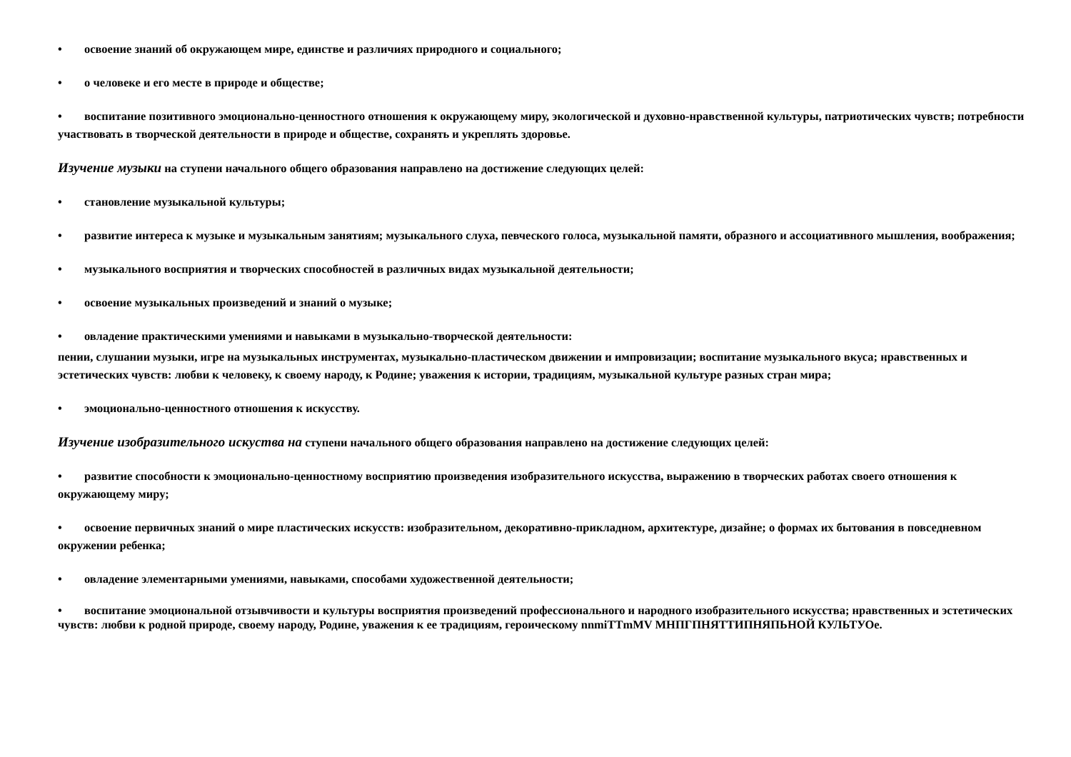• освоение знаний об окружающем мире, единстве и различиях природного и социального;
• о человеке и его месте в природе и обществе;
• воспитание позитивного эмоционально-ценностного отношения к окружающему миру, экологической и духовно-нравственной культуры, патриотических чувств; потребности участвовать в творческой деятельности в природе и обществе, сохранять и укреплять здоровье.
Изучение музыки на ступени начального общего образования направлено на достижение следующих целей:
• становление музыкальной культуры;
• развитие интереса к музыке и музыкальным занятиям; музыкального слуха, певческого голоса, музыкальной памяти, образного и ассоциативного мышления, воображения;
• музыкального восприятия и творческих способностей в различных видах музыкальной деятельности;
• освоение музыкальных произведений и знаний о музыке;
• овладение практическими умениями и навыками в музыкально-творческой деятельности:
пении, слушании музыки, игре на музыкальных инструментах, музыкально-пластическом движении и импровизации; воспитание музыкального вкуса; нравственных и эстетических чувств: любви к человеку, к своему народу, к Родине; уважения к истории, традициям, музыкальной культуре разных стран мира;
• эмоционально-ценностного отношения к искусству.
Изучение изобразительного искуства на ступени начального общего образования направлено на достижение следующих целей:
• развитие способности к эмоционально-ценностному восприятию произведения изобразительного искусства, выражению в творческих работах своего отношения к окружающему миру;
• освоение первичных знаний о мире пластических искусств: изобразительном, декоративно-прикладном, архитектуре, дизайне; о формах их бытования в повседневном окружении ребенка;
• овладение элементарными умениями, навыками, способами художественной деятельности;
• воспитание эмоциональной отзывчивости и культуры восприятия произведений профессионального и народного изобразительного искусства; нравственных и эстетических чувств: любви к родной природе, своему народу, Родине, уважения к ее традициям, героическому nnmiTTmMV МНПГПНЯТТИПНЯПЬНОЙ КУЛЬТУОе.